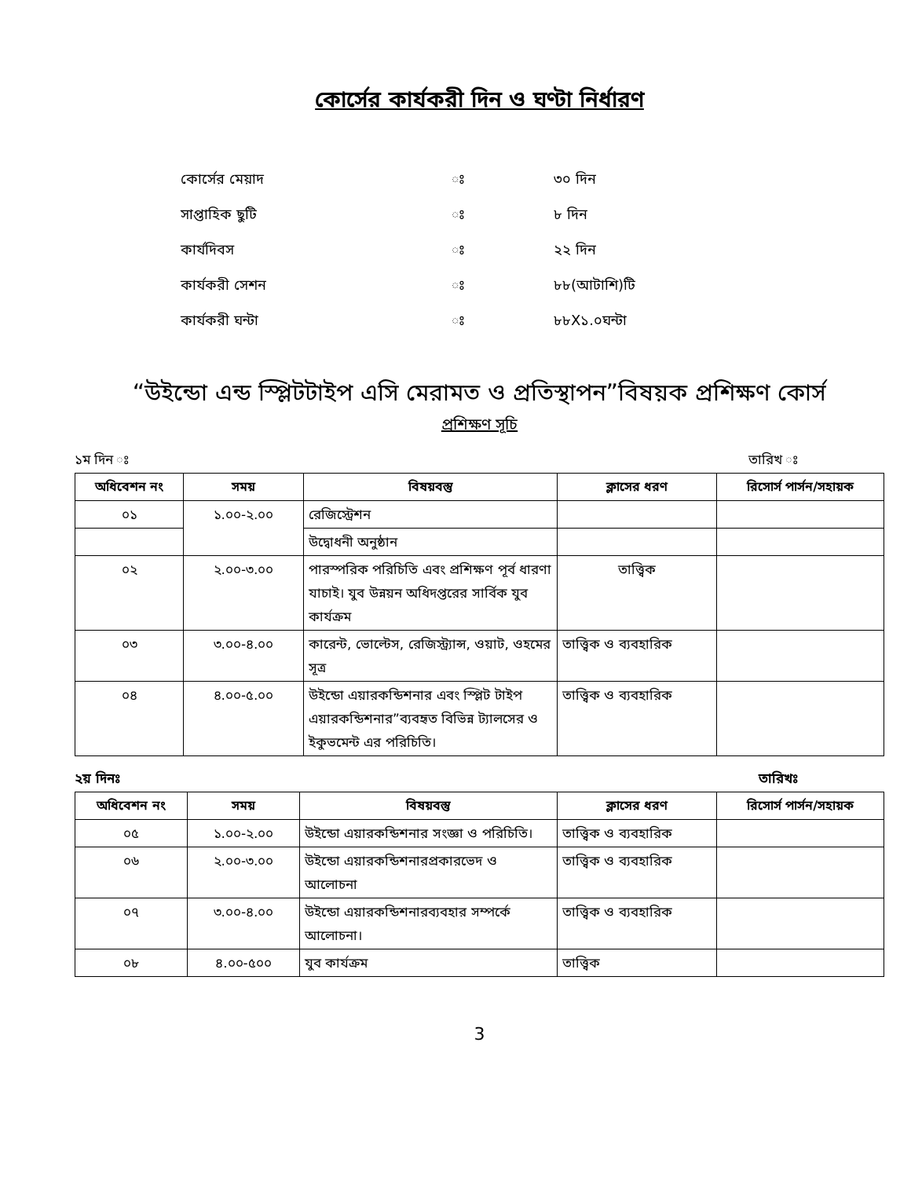কোর্সের কার্যকরী দিন ও ঘণ্টা নির্ধারণ
কোর্সের মেয়াদ ঃ ৩০ দিন
সাপ্তাহিক ছুটি ঃ ৮ দিন
কার্যদিবস ঃ ২২ দিন
কার্যকরী সেশন ঃ ৮৮(আটাশি)টি
কার্যকরী ঘন্টা ঃ ৮৮X১.০ঘন্টা
“উইন্ডো এন্ড স্প্লিটটাইপ এসি মেরামত ও প্রতিস্থাপন”বিষয়ক প্রশিক্ষণ কোর্স
প্রশিক্ষণ সূচি
১ম দিন ঃ তারিখ ঃ
| অধিবেশন নং | সময় | বিষয়বস্তু | ক্লাসের ধরণ | রিসোর্স পার্সন/সহায়ক |
| --- | --- | --- | --- | --- |
| ০১ | ১.০০-২.০০ | রেজিস্ট্রেশন | | |
| | | উদ্বোধনী অনুষ্ঠান | | |
| ০২ | ২.০০-৩.০০ | পারস্পরিক পরিচিতি এবং প্রশিক্ষণ পূর্ব ধারণা যাচাই। যুব উন্নয়ন অধিদপ্তরের সার্বিক যুব কার্যক্রম | তাত্ত্বিক | |
| ০৩ | ৩.০০-৪.০০ | কারেন্ট, ভোল্টেস, রেজিস্ট্র্যান্স, ওয়াট, ওহমের সূত্র | তাত্ত্বিক ও ব্যবহারিক | |
| ০৪ | ৪.০০-৫.০০ | উইন্ডো এয়ারকন্ডিশনার এবং স্প্লিট টাইপ এয়ারকন্ডিশনার”ব্যবহৃত বিভিন্ন ট্যালসের ও ইকুভমেন্ট এর পরিচিতি। | তাত্ত্বিক ও ব্যবহারিক | |
২য় দিনঃ তারিখঃ
| অধিবেশন নং | সময় | বিষয়বস্তু | ক্লাসের ধরণ | রিসোর্স পার্সন/সহায়ক |
| --- | --- | --- | --- | --- |
| ০৫ | ১.০০-২.০০ | উইন্ডো এয়ারকন্ডিশনার সংজ্ঞা ও পরিচিতি। | তাত্ত্বিক ও ব্যবহারিক | |
| ০৬ | ২.০০-৩.০০ | উইন্ডো এয়ারকন্ডিশনারপ্রকারভেদ ও আলোচনা | তাত্ত্বিক ও ব্যবহারিক | |
| ০৭ | ৩.০০-৪.০০ | উইন্ডো এয়ারকন্ডিশনারব্যবহার সম্পর্কে আলোচনা। | তাত্ত্বিক ও ব্যবহারিক | |
| ০৮ | ৪.০০-৫০০ | যুব কার্যক্রম | তাত্ত্বিক | |
3